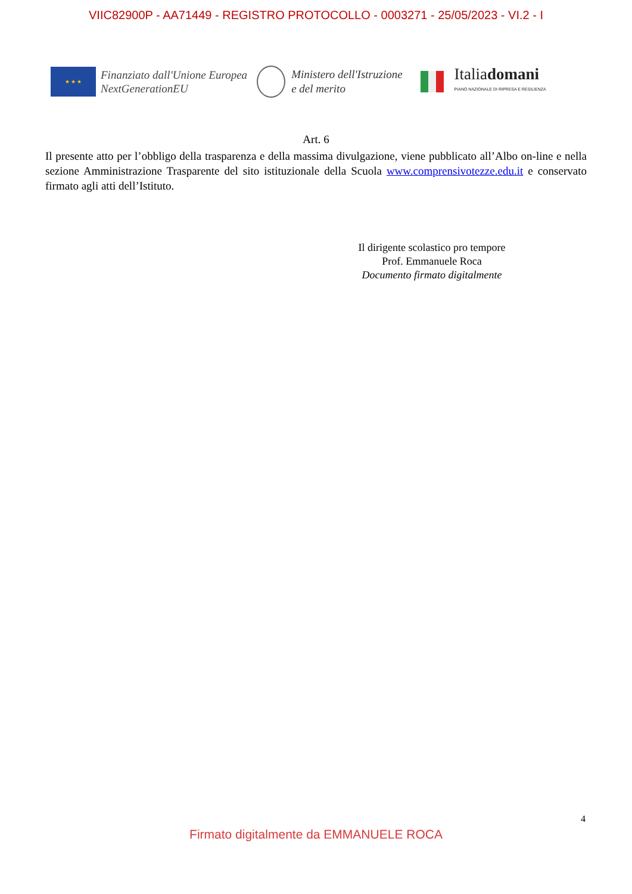VIIC82900P - AA71449 - REGISTRO PROTOCOLLO - 0003271 - 25/05/2023 - VI.2 - I
★ ★ ★
Finanziato dall'Unione Europea
NextGenerationEU
Ministero dell'Istruzione
e del merito
Italiadomani
PIANO NAZIONALE DI RIPRESA E RESILIENZA
Art. 6
Il presente atto per l’obbligo della trasparenza e della massima divulgazione, viene pubblicato all’Albo on-line e nella sezione Amministrazione Trasparente del sito istituzionale della Scuola www.comprensivotezze.edu.it e conservato firmato agli atti dell’Istituto.
Il dirigente scolastico pro tempore
Prof. Emmanuele Roca
Documento firmato digitalmente
4
Firmato digitalmente da EMMANUELE ROCA